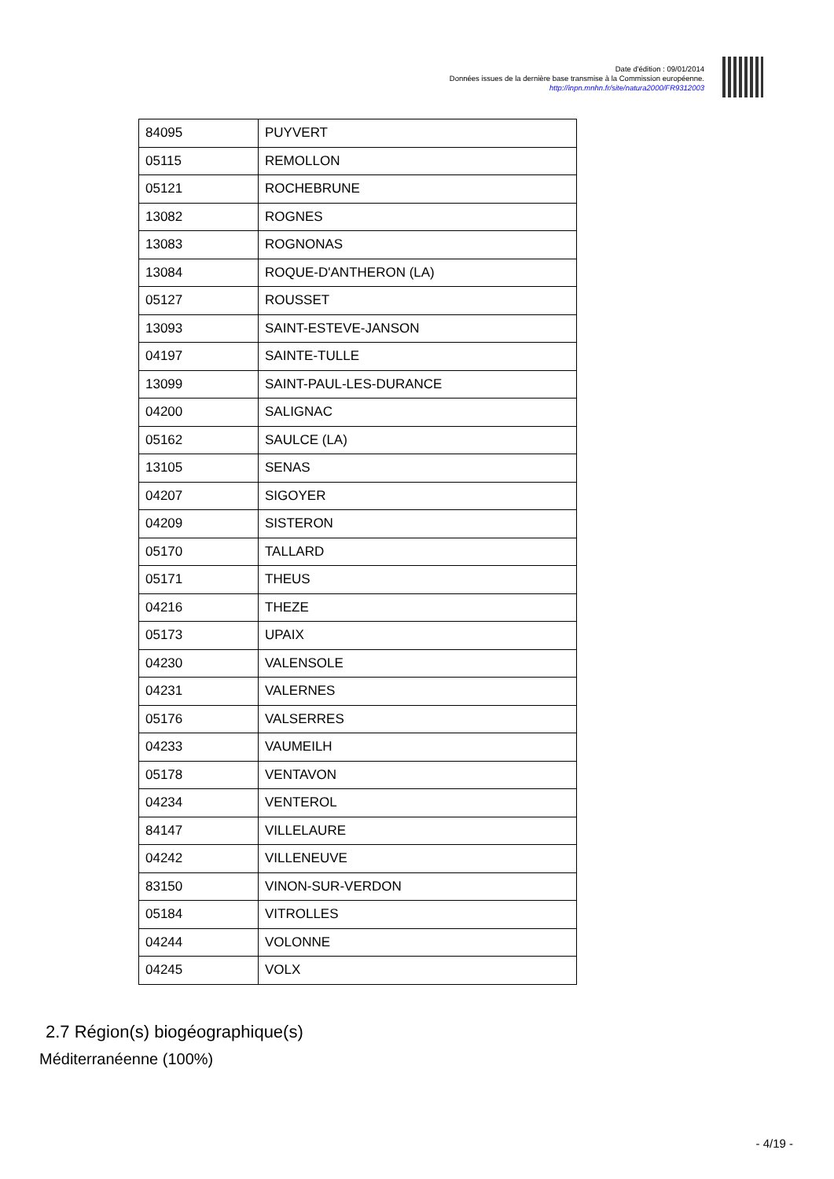Date d'édition : 09/01/2014
Données issues de la dernière base transmise à la Commission européenne.
http://inpn.mnhn.fr/site/natura2000/FR9312003
| 84095 | PUYVERT |
| 05115 | REMOLLON |
| 05121 | ROCHEBRUNE |
| 13082 | ROGNES |
| 13083 | ROGNONAS |
| 13084 | ROQUE-D'ANTHERON (LA) |
| 05127 | ROUSSET |
| 13093 | SAINT-ESTEVE-JANSON |
| 04197 | SAINTE-TULLE |
| 13099 | SAINT-PAUL-LES-DURANCE |
| 04200 | SALIGNAC |
| 05162 | SAULCE (LA) |
| 13105 | SENAS |
| 04207 | SIGOYER |
| 04209 | SISTERON |
| 05170 | TALLARD |
| 05171 | THEUS |
| 04216 | THEZE |
| 05173 | UPAIX |
| 04230 | VALENSOLE |
| 04231 | VALERNES |
| 05176 | VALSERRES |
| 04233 | VAUMEILH |
| 05178 | VENTAVON |
| 04234 | VENTEROL |
| 84147 | VILLELAURE |
| 04242 | VILLENEUVE |
| 83150 | VINON-SUR-VERDON |
| 05184 | VITROLLES |
| 04244 | VOLONNE |
| 04245 | VOLX |
2.7 Région(s) biogéographique(s)
Méditerranéenne (100%)
- 4/19 -